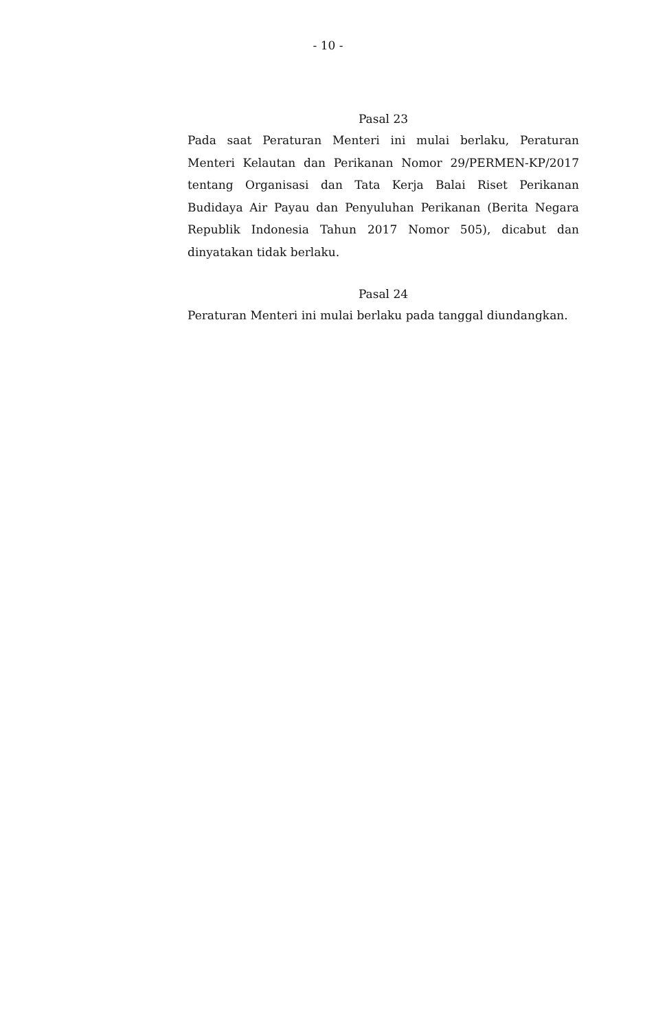- 10 -
Pasal 23
Pada saat Peraturan Menteri ini mulai berlaku, Peraturan Menteri Kelautan dan Perikanan Nomor 29/PERMEN-KP/2017 tentang Organisasi dan Tata Kerja Balai Riset Perikanan Budidaya Air Payau dan Penyuluhan Perikanan (Berita Negara Republik Indonesia Tahun 2017 Nomor 505), dicabut dan dinyatakan tidak berlaku.
Pasal 24
Peraturan Menteri ini mulai berlaku pada tanggal diundangkan.